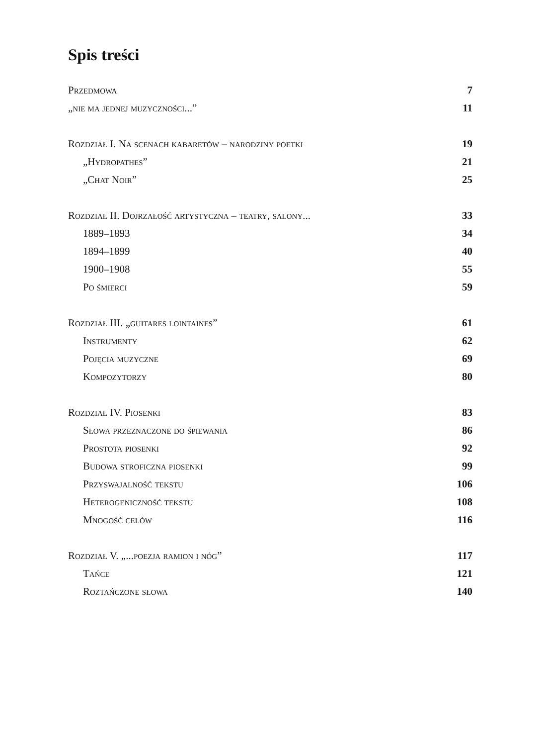Spis treści
| Przedmowa | 7 |
| „nie ma jednej muzyczności...” | 11 |
| Rozdział I. Na scenach kabaretów – narodziny poetki | 19 |
| „Hydropathes” | 21 |
| „Chat Noir” | 25 |
| Rozdział II. Dojrzałość artystyczna – teatry, salony... | 33 |
| 1889–1893 | 34 |
| 1894–1899 | 40 |
| 1900–1908 | 55 |
| Po śmierci | 59 |
| Rozdział III. „guitares lointaines” | 61 |
| Instrumenty | 62 |
| Pojęcia muzyczne | 69 |
| Kompozytorzy | 80 |
| Rozdział IV. Piosenki | 83 |
| Słowa przeznaczone do śpiewania | 86 |
| Prostota piosenki | 92 |
| Budowa stroficzna piosenki | 99 |
| Przyswajalność tekstu | 106 |
| Heterogeniczność tekstu | 108 |
| Mnogość celów | 116 |
| Rozdział V. „...poezja ramion i nóg” | 117 |
| Tańce | 121 |
| Roztańczone słowa | 140 |